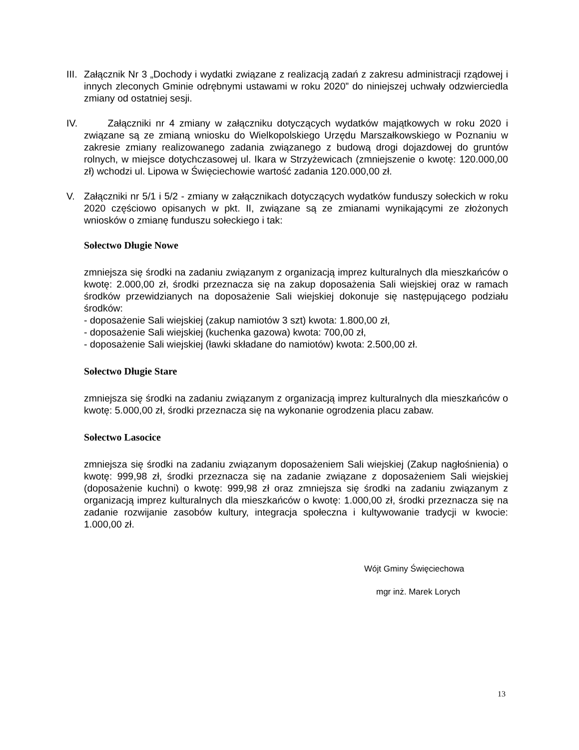III. Załącznik Nr 3 „Dochody i wydatki związane z realizacją zadań z zakresu administracji rządowej i innych zleconych Gminie odrębnymi ustawami w roku 2020” do niniejszej uchwały odzwierciedla zmiany od ostatniej sesji.
IV. Załączniki nr 4 zmiany w załączniku dotyczących wydatków majątkowych w roku 2020 i związane są ze zmianą wniosku do Wielkopolskiego Urzędu Marszałkowskiego w Poznaniu w zakresie zmiany realizowanego zadania związanego z budową drogi dojazdowej do gruntów rolnych, w miejsce dotychczasowej ul. Ikara w Strzyżewicach (zmniejszenie o kwotę: 120.000,00 zł) wchodzi ul. Lipowa w Święciechowie wartość zadania 120.000,00 zł.
V. Załączniki nr 5/1 i 5/2 - zmiany w załącznikach dotyczących wydatków funduszy sołeckich w roku 2020 częściowo opisanych w pkt. II, związane są ze zmianami wynikającymi ze złożonych wniosków o zmianę funduszu sołeckiego i tak:
Sołectwo Długie Nowe
zmniejsza się środki na zadaniu związanym z organizacją imprez kulturalnych dla mieszkańców o kwotę: 2.000,00 zł, środki przeznacza się na zakup doposażenia Sali wiejskiej oraz w ramach środków przewidzianych na doposażenie Sali wiejskiej dokonuje się następującego podziału środków:
- doposażenie Sali wiejskiej (zakup namiotów 3 szt) kwota: 1.800,00 zł,
- doposażenie Sali wiejskiej (kuchenka gazowa) kwota: 700,00 zł,
- doposażenie Sali wiejskiej (ławki składane do namiotów) kwota: 2.500,00 zł.
Sołectwo Długie Stare
zmniejsza się środki na zadaniu związanym z organizacją imprez kulturalnych dla mieszkańców o kwotę: 5.000,00 zł, środki przeznacza się na wykonanie ogrodzenia placu zabaw.
Sołectwo Lasocice
zmniejsza się środki na zadaniu związanym doposażeniem Sali wiejskiej (Zakup nagłośnienia) o kwotę: 999,98 zł, środki przeznacza się na zadanie związane z doposażeniem Sali wiejskiej (doposażenie kuchni) o kwotę: 999,98 zł oraz zmniejsza się środki na zadaniu związanym z organizacją imprez kulturalnych dla mieszkańców o kwotę: 1.000,00 zł, środki przeznacza się na zadanie rozwijanie zasobów kultury, integracja społeczna i kultywowanie tradycji w kwocie: 1.000,00 zł.
Wójt Gminy Święciechowa
mgr inż. Marek Lorych
13